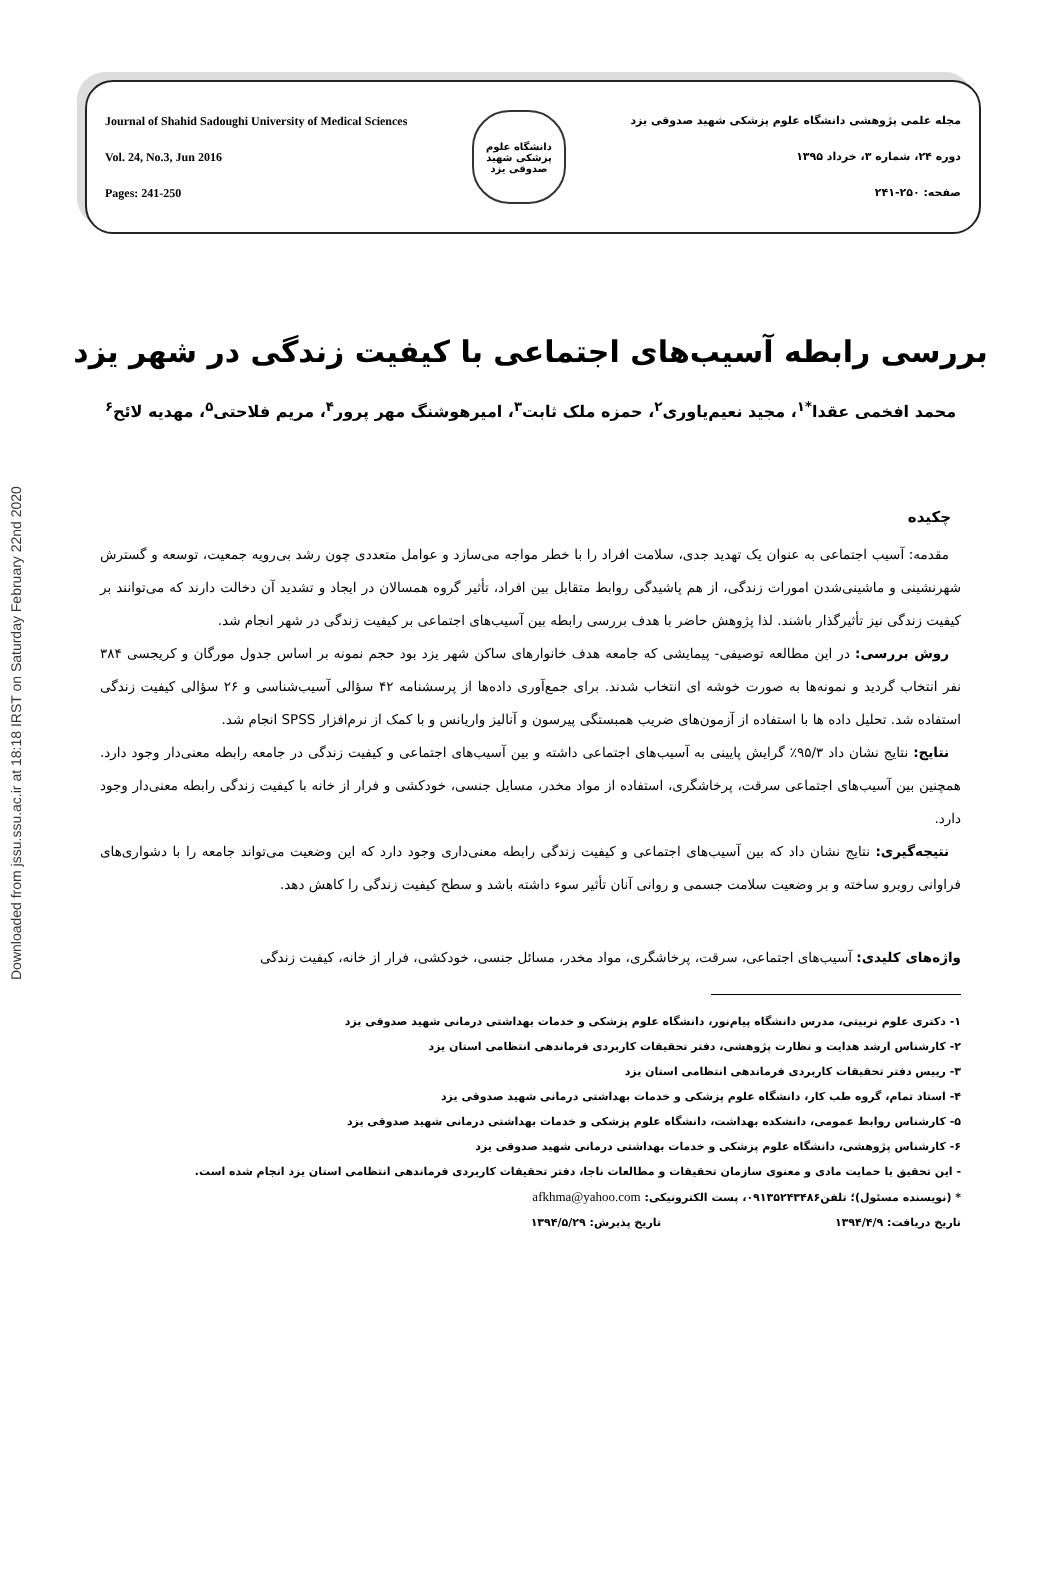Downloaded from jssu.ssu.ac.ir at 18:18 IRST on Saturday February 22nd 2020
Journal of Shahid Sadoughi University of Medical Sciences
Vol. 24, No.3, Jun 2016
Pages: 241-250
دانشگاه علوم پزشکی شهید صدوقی یزد
مجله علمی پژوهشی دانشگاه علوم پزشکی شهید صدوقی یزد
دوره ۲۴، شماره ۳، خرداد ۱۳۹۵
صفحه: ۲۵۰-۲۴۱
بررسی رابطه آسیب‌های اجتماعی با کیفیت زندگی در شهر یزد
محمد افخمی عقدا<sup>*۱</sup>، مجید نعیم‌یاوری<sup>۲</sup>، حمزه ملک ثابت<sup>۳</sup>، امیرهوشنگ مهر پرور<sup>۴</sup>، مریم فلاحتی<sup>۵</sup>، مهدیه لائح<sup>۶</sup>
چکیده
مقدمه: آسیب اجتماعی به عنوان یک تهدید جدی، سلامت افراد را با خطر مواجه می‌سازد و عوامل متعددی چون رشد بی‌رویه جمعیت، توسعه و گسترش شهرنشینی و ماشینی‌شدن امورات زندگی، از هم پاشیدگی روابط متقابل بین افراد، تأثیر گروه همسالان در ایجاد و تشدید آن دخالت دارند که می‌توانند بر کیفیت زندگی نیز تأثیرگذار باشند. لذا پژوهش حاضر با هدف بررسی رابطه بین آسیب‌های اجتماعی بر کیفیت زندگی در شهر انجام شد.
روش بررسی: در این مطالعه توصیفی- پیمایشی که جامعه هدف خانوارهای ساکن شهر یزد بود حجم نمونه بر اساس جدول مورگان و کریجسی ۳۸۴ نفر انتخاب گردید و نمونه‌ها به صورت خوشه ای انتخاب شدند. برای جمع‌آوری داده‌ها از پرسشنامه ۴۲ سؤالی آسیب‌شناسی و ۲۶ سؤالی کیفیت زندگی استفاده شد. تحلیل داده ها با استفاده از آزمون‌های ضریب همبستگی پیرسون و آنالیز واریانس و با کمک از نرم‌افزار SPSS انجام شد.
نتایج: نتایج نشان داد ۹۵/۳٪ گرایش پایینی به آسیب‌های اجتماعی داشته و بین آسیب‌های اجتماعی و کیفیت زندگی در جامعه رابطه معنی‌دار وجود دارد. همچنین بین آسیب‌های اجتماعی سرقت، پرخاشگری، استفاده از مواد مخدر، مسایل جنسی، خودکشی و فرار از خانه با کیفیت زندگی رابطه معنی‌دار وجود دارد.
نتیجه‌گیری: نتایج نشان داد که بین آسیب‌های اجتماعی و کیفیت زندگی رابطه معنی‌داری وجود دارد که این وضعیت می‌تواند جامعه را با دشواری‌های فراوانی روبرو ساخته و بر وضعیت سلامت جسمی و روانی آنان تأثیر سوء داشته باشد و سطح کیفیت زندگی را کاهش دهد.
واژه‌های کلیدی: آسیب‌های اجتماعی، سرقت، پرخاشگری، مواد مخدر، مسائل جنسی، خودکشی، فرار از خانه، کیفیت زندگی
۱- دکتری علوم تربیتی، مدرس دانشگاه پیام‌نور، دانشگاه علوم پزشکی و خدمات بهداشتی درمانی شهید صدوقی یزد
۲- کارشناس ارشد هدایت و نظارت پژوهشی، دفتر تحقیقات کاربردی فرماندهی انتظامی استان یزد
۳- رییس دفتر تحقیقات کاربردی فرماندهی انتظامی استان یزد
۴- استاد تمام، گروه طب کار، دانشگاه علوم پزشکی و خدمات بهداشتی درمانی شهید صدوقی یزد
۵- کارشناس روابط عمومی، دانشکده بهداشت، دانشگاه علوم پزشکی و خدمات بهداشتی درمانی شهید صدوقی یزد
۶- کارشناس پژوهشی، دانشگاه علوم پزشکی و خدمات بهداشتی درمانی شهید صدوقی یزد
- این تحقیق با حمایت مادی و معنوی سازمان تحقیقات و مطالعات ناجا، دفتر تحقیقات کاربردی فرماندهی انتظامی استان یزد انجام شده است.
* (نویسنده مسئول)؛ تلفن۰۹۱۳۵۲۴۳۴۸۶، پست الکترونیکی: afkhma@yahoo.com
تاریخ دریافت: ۱۳۹۴/۴/۹ تاریخ پذیرش: ۱۳۹۴/۵/۲۹